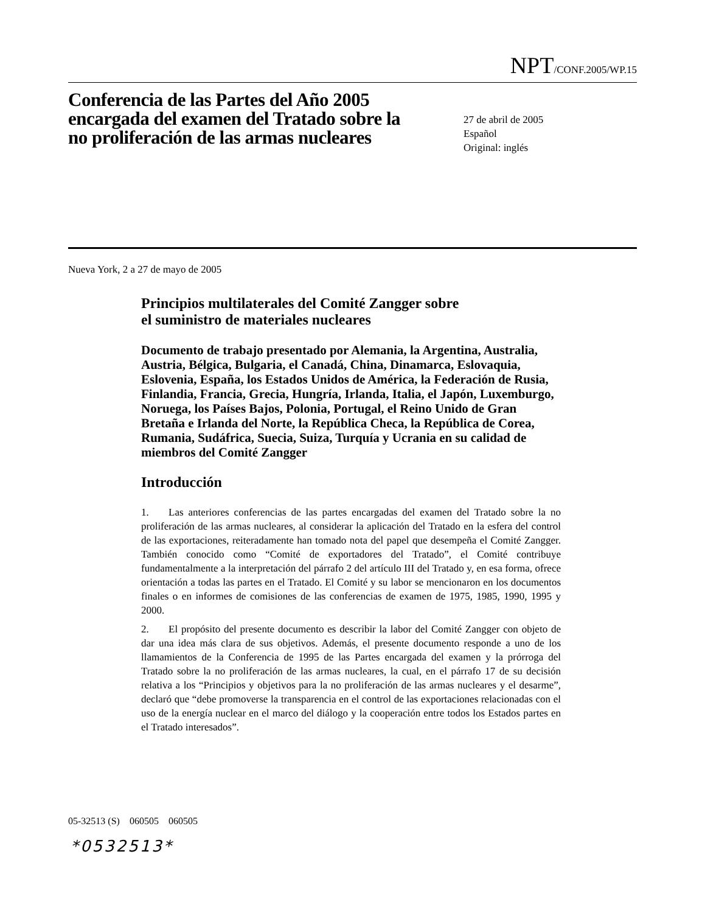NPT/CONF.2005/WP.15
Conferencia de las Partes del Año 2005 encargada del examen del Tratado sobre la no proliferación de las armas nucleares
27 de abril de 2005
Español
Original: inglés
Nueva York, 2 a 27 de mayo de 2005
Principios multilaterales del Comité Zangger sobre
el suministro de materiales nucleares
Documento de trabajo presentado por Alemania, la Argentina, Australia, Austria, Bélgica, Bulgaria, el Canadá, China, Dinamarca, Eslovaquia, Eslovenia, España, los Estados Unidos de América, la Federación de Rusia, Finlandia, Francia, Grecia, Hungría, Irlanda, Italia, el Japón, Luxemburgo, Noruega, los Países Bajos, Polonia, Portugal, el Reino Unido de Gran Bretaña e Irlanda del Norte, la República Checa, la República de Corea, Rumania, Sudáfrica, Suecia, Suiza, Turquía y Ucrania en su calidad de miembros del Comité Zangger
Introducción
1. Las anteriores conferencias de las partes encargadas del examen del Tratado sobre la no proliferación de las armas nucleares, al considerar la aplicación del Tratado en la esfera del control de las exportaciones, reiteradamente han tomado nota del papel que desempeña el Comité Zangger. También conocido como “Comité de exportadores del Tratado”, el Comité contribuye fundamentalmente a la interpretación del párrafo 2 del artículo III del Tratado y, en esa forma, ofrece orientación a todas las partes en el Tratado. El Comité y su labor se mencionaron en los documentos finales o en informes de comisiones de las conferencias de examen de 1975, 1985, 1990, 1995 y 2000.
2. El propósito del presente documento es describir la labor del Comité Zangger con objeto de dar una idea más clara de sus objetivos. Además, el presente documento responde a uno de los llamamientos de la Conferencia de 1995 de las Partes encargada del examen y la prórroga del Tratado sobre la no proliferación de las armas nucleares, la cual, en el párrafo 17 de su decisión relativa a los “Principios y objetivos para la no proliferación de las armas nucleares y el desarme”, declaró que “debe promoverse la transparencia en el control de las exportaciones relacionadas con el uso de la energía nuclear en el marco del diálogo y la cooperación entre todos los Estados partes en el Tratado interesados”.
05-32513 (S) 060505 060505
*0532513*